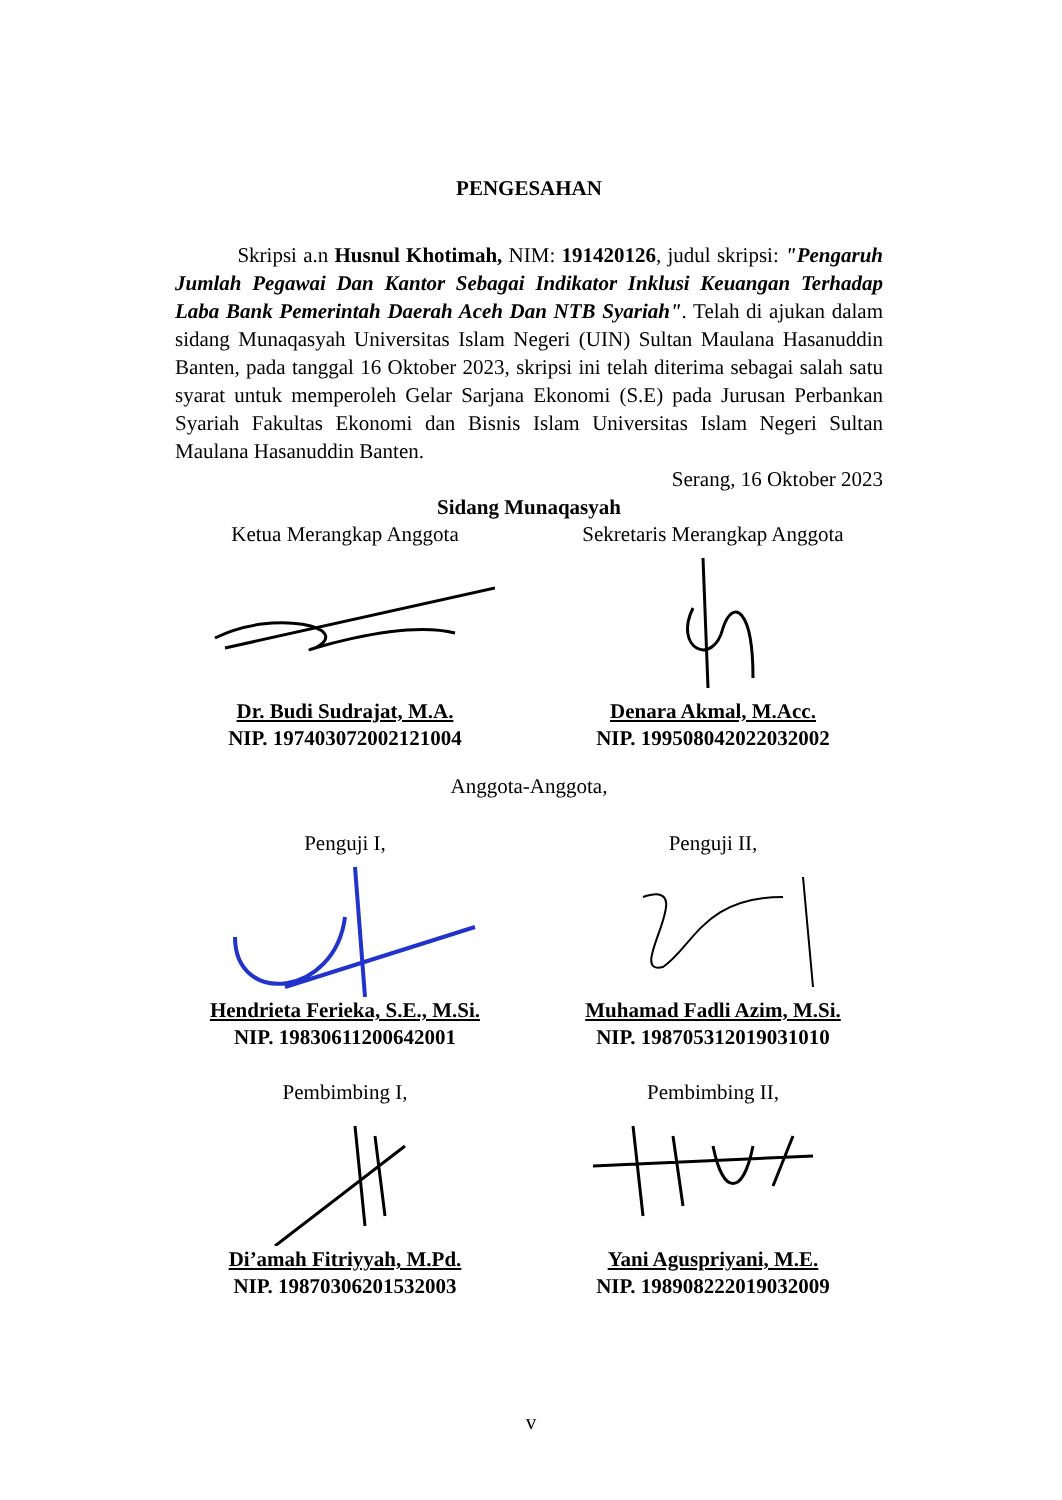PENGESAHAN
Skripsi a.n Husnul Khotimah, NIM: 191420126, judul skripsi: "Pengaruh Jumlah Pegawai Dan Kantor Sebagai Indikator Inklusi Keuangan Terhadap Laba Bank Pemerintah Daerah Aceh Dan NTB Syariah". Telah di ajukan dalam sidang Munaqasyah Universitas Islam Negeri (UIN) Sultan Maulana Hasanuddin Banten, pada tanggal 16 Oktober 2023, skripsi ini telah diterima sebagai salah satu syarat untuk memperoleh Gelar Sarjana Ekonomi (S.E) pada Jurusan Perbankan Syariah Fakultas Ekonomi dan Bisnis Islam Universitas Islam Negeri Sultan Maulana Hasanuddin Banten.
Serang, 16 Oktober 2023
Sidang Munaqasyah
Ketua Merangkap Anggota
Dr. Budi Sudrajat, M.A.
NIP. 197403072002121004
Sekretaris Merangkap Anggota
Denara Akmal, M.Acc.
NIP. 199508042022032002
Anggota-Anggota,
Penguji I,
Hendrieta Ferieka, S.E., M.Si.
NIP. 19830611200642001
Penguji II,
Muhamad Fadli Azim, M.Si.
NIP. 198705312019031010
Pembimbing I,
Di’amah Fitriyyah, M.Pd.
NIP. 19870306201532003
Pembimbing II,
Yani Aguspriyani, M.E.
NIP. 198908222019032009
v